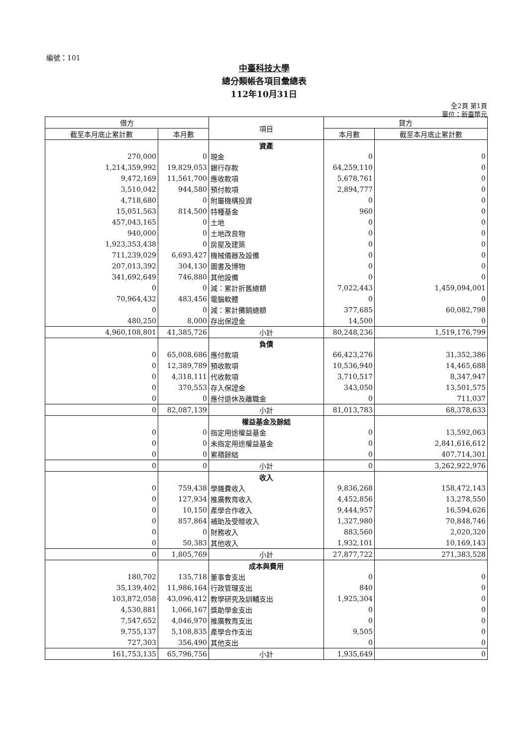編號：101
中臺科技大學
總分類帳各項目彙總表
112年10月31日
全2頁 第1頁
單位：新臺幣元
| 借方 | | 項目 | 貸方 | |
| --- | --- | --- | --- | --- |
| 截至本月底止累計數 | 本月數 | | 本月數 | 截至本月底止累計數 |
| | | 資產 | | |
| 270,000 | 0 | 現金 | 0 | 0 |
| 1,214,359,992 | 19,829,053 | 銀行存款 | 64,259,110 | 0 |
| 9,472,169 | 11,561,700 | 應收款項 | 5,678,761 | 0 |
| 3,510,042 | 944,580 | 預付款項 | 2,894,777 | 0 |
| 4,718,680 | 0 | 附屬機構投資 | 0 | 0 |
| 15,051,563 | 814,500 | 特種基金 | 960 | 0 |
| 457,043,165 | 0 | 土地 | 0 | 0 |
| 940,000 | 0 | 土地改良物 | 0 | 0 |
| 1,923,353,438 | 0 | 房屋及建築 | 0 | 0 |
| 711,239,029 | 6,693,427 | 機械儀器及設備 | 0 | 0 |
| 207,013,392 | 304,130 | 圖書及博物 | 0 | 0 |
| 341,692,649 | 746,880 | 其他設備 | 0 | 0 |
| 0 | 0 | 減：累計折舊總額 | 7,022,443 | 1,459,094,001 |
| 70,964,432 | 483,456 | 電腦軟體 | 0 | 0 |
| 0 | 0 | 減：累計攤銷總額 | 377,685 | 60,082,798 |
| 480,250 | 8,000 | 存出保證金 | 14,500 | 0 |
| 4,960,108,801 | 41,385,726 | 小計 | 80,248,236 | 1,519,176,799 |
| | | 負債 | | |
| 0 | 65,008,686 | 應付款項 | 66,423,276 | 31,352,386 |
| 0 | 12,389,789 | 預收款項 | 10,536,940 | 14,465,688 |
| 0 | 4,318,111 | 代收款項 | 3,710,517 | 8,347,947 |
| 0 | 370,553 | 存入保證金 | 343,050 | 13,501,575 |
| 0 | 0 | 應付退休及離職金 | 0 | 711,037 |
| 0 | 82,087,139 | 小計 | 81,013,783 | 68,378,633 |
| | | 權益基金及餘絀 | | |
| 0 | 0 | 指定用途權益基金 | 0 | 13,592,063 |
| 0 | 0 | 未指定用途權益基金 | 0 | 2,841,616,612 |
| 0 | 0 | 累積餘絀 | 0 | 407,714,301 |
| 0 | 0 | 小計 | 0 | 3,262,922,976 |
| | | 收入 | | |
| 0 | 759,438 | 學雜費收入 | 9,836,268 | 158,472,143 |
| 0 | 127,934 | 推廣教育收入 | 4,452,856 | 13,278,550 |
| 0 | 10,150 | 產學合作收入 | 9,444,957 | 16,594,626 |
| 0 | 857,864 | 補助及受贈收入 | 1,327,980 | 70,848,746 |
| 0 | 0 | 財務收入 | 883,560 | 2,020,320 |
| 0 | 50,383 | 其他收入 | 1,932,101 | 10,169,143 |
| 0 | 1,805,769 | 小計 | 27,877,722 | 271,383,528 |
| | | 成本與費用 | | |
| 180,702 | 135,718 | 董事會支出 | 0 | 0 |
| 35,139,402 | 11,986,164 | 行政管理支出 | 840 | 0 |
| 103,872,058 | 43,096,412 | 教學研究及訓輔支出 | 1,925,304 | 0 |
| 4,530,881 | 1,066,167 | 獎助學金支出 | 0 | 0 |
| 7,547,652 | 4,046,970 | 推廣教育支出 | 0 | 0 |
| 9,755,137 | 5,108,835 | 產學合作支出 | 9,505 | 0 |
| 727,303 | 356,490 | 其他支出 | 0 | 0 |
| 161,753,135 | 65,796,756 | 小計 | 1,935,649 | 0 |